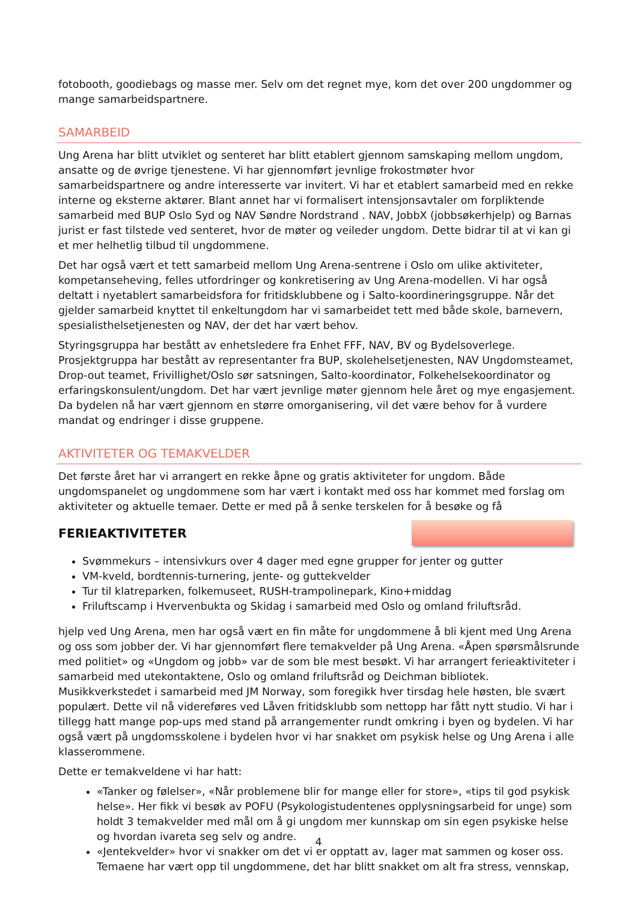fotobooth, goodiebags og masse mer. Selv om det regnet mye, kom det over 200 ungdommer og mange samarbeidspartnere.
SAMARBEID
Ung Arena har blitt utviklet og senteret har blitt etablert gjennom samskaping mellom ungdom, ansatte og de øvrige tjenestene. Vi har gjennomført jevnlige frokostmøter hvor samarbeidspartnere og andre interesserte var invitert. Vi har et etablert samarbeid med en rekke interne og eksterne aktører. Blant annet har vi formalisert intensjonsavtaler om forpliktende samarbeid med BUP Oslo Syd og NAV Søndre Nordstrand . NAV, JobbX (jobbsøkerhjelp) og Barnas jurist er fast tilstede ved senteret, hvor de møter og veileder ungdom. Dette bidrar til at vi kan gi et mer helhetlig tilbud til ungdommene.
Det har også vært et tett samarbeid mellom Ung Arena-sentrene i Oslo om ulike aktiviteter, kompetanseheving, felles utfordringer og konkretisering av Ung Arena-modellen. Vi har også deltatt i nyetablert samarbeidsfora for fritidsklubbene og i Salto-koordineringsgruppe. Når det gjelder samarbeid knyttet til enkeltungdom har vi samarbeidet tett med både skole, barnevern, spesialisthelsetjenesten og NAV, der det har vært behov.
Styringsgruppa har bestått av enhetsledere fra Enhet FFF, NAV, BV og Bydelsoverlege. Prosjektgruppa har bestått av representanter fra BUP, skolehelsetjenesten, NAV Ungdomsteamet, Drop-out teamet, Frivillighet/Oslo sør satsningen, Salto-koordinator, Folkehelsekoordinator og erfaringskonsulent/ungdom. Det har vært jevnlige møter gjennom hele året og mye engasjement. Da bydelen nå har vært gjennom en større omorganisering, vil det være behov for å vurdere mandat og endringer i disse gruppene.
AKTIVITETER OG TEMAKVELDER
Det første året har vi arrangert en rekke åpne og gratis aktiviteter for ungdom. Både ungdomspanelet og ungdommene som har vært i kontakt med oss har kommet med forslag om aktiviteter og aktuelle temaer. Dette er med på å senke terskelen for å besøke og få
FERIEAKTIVITETER
Svømmekurs – intensivkurs over 4 dager med egne grupper for jenter og gutter
VM-kveld, bordtennis-turnering, jente- og guttekvelder
Tur til klatreparken, folkemuseet, RUSH-trampolinepark, Kino+middag
Friluftscamp i Hvervenbukta og Skidag i samarbeid med Oslo og omland friluftsråd.
hjelp ved Ung Arena, men har også vært en fin måte for ungdommene å bli kjent med Ung Arena og oss som jobber der. Vi har gjennomført flere temakvelder på Ung Arena. «Åpen spørsmålsrunde med politiet» og «Ungdom og jobb» var de som ble mest besøkt. Vi har arrangert ferieaktiviteter i samarbeid med utekontaktene, Oslo og omland friluftsråd og Deichman bibliotek. Musikkverkstedet i samarbeid med JM Norway, som foregikk hver tirsdag hele høsten, ble svært populært. Dette vil nå videreføres ved Låven fritidsklubb som nettopp har fått nytt studio. Vi har i tillegg hatt mange pop-ups med stand på arrangementer rundt omkring i byen og bydelen. Vi har også vært på ungdomsskolene i bydelen hvor vi har snakket om psykisk helse og Ung Arena i alle klasserommene.
Dette er temakveldene vi har hatt:
«Tanker og følelser», «Når problemene blir for mange eller for store», «tips til god psykisk helse». Her fikk vi besøk av POFU (Psykologistudentenes opplysningsarbeid for unge) som holdt 3 temakvelder med mål om å gi ungdom mer kunnskap om sin egen psykiske helse og hvordan ivareta seg selv og andre.
«Jentekvelder» hvor vi snakker om det vi er opptatt av, lager mat sammen og koser oss. Temaene har vært opp til ungdommene, det har blitt snakket om alt fra stress, vennskap,
4